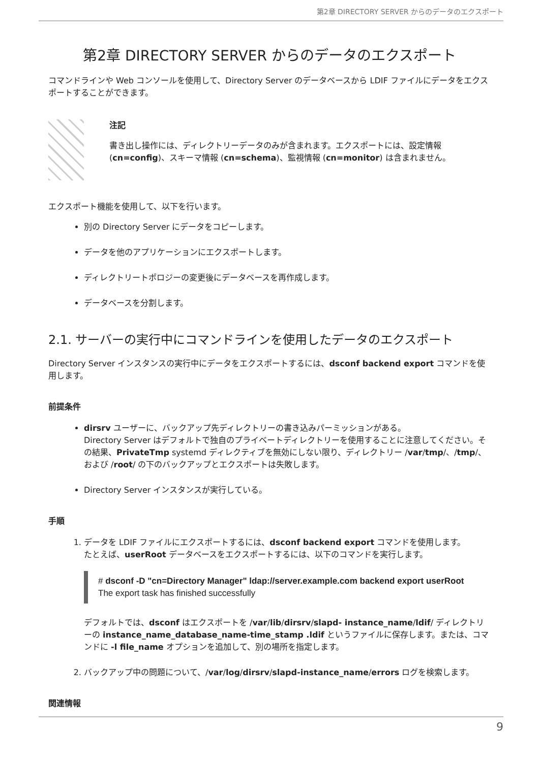第2章 DIRECTORY SERVER からのデータのエクスポート
第2章 DIRECTORY SERVER からのデータのエクスポート
コマンドラインや Web コンソールを使用して、Directory Server のデータベースから LDIF ファイルにデータをエクスポートすることができます。
注記
書き出し操作には、ディレクトリーデータのみが含まれます。エクスポートには、設定情報 (cn=config)、スキーマ情報 (cn=schema)、監視情報 (cn=monitor) は含まれません。
エクスポート機能を使用して、以下を行います。
別の Directory Server にデータをコピーします。
データを他のアプリケーションにエクスポートします。
ディレクトリートポロジーの変更後にデータベースを再作成します。
データベースを分割します。
2.1. サーバーの実行中にコマンドラインを使用したデータのエクスポート
Directory Server インスタンスの実行中にデータをエクスポートするには、dsconf backend export コマンドを使用します。
前提条件
dirsrv ユーザーに、バックアップ先ディレクトリーの書き込みパーミッションがある。
Directory Server はデフォルトで独自のプライベートディレクトリーを使用することに注意してください。その結果、PrivateTmp systemd ディレクティブを無効にしない限り、ディレクトリー /var/tmp/、/tmp/、および /root/ の下のバックアップとエクスポートは失敗します。
Directory Server インスタンスが実行している。
手順
1. データを LDIF ファイルにエクスポートするには、dsconf backend export コマンドを使用します。
たとえば、userRoot データベースをエクスポートするには、以下のコマンドを実行します。
# dsconf -D "cn=Directory Manager" ldap://server.example.com backend export userRoot
The export task has finished successfully
デフォルトでは、dsconf はエクスポートを /var/lib/dirsrv/slapd- instance_name/ldif/ ディレクトリーの instance_name_database_name-time_stamp .ldif というファイルに保存します。または、コマンドに -l file_name オプションを追加して、別の場所を指定します。
2. バックアップ中の問題について、/var/log/dirsrv/slapd-instance_name/errors ログを検索します。
関連情報
9